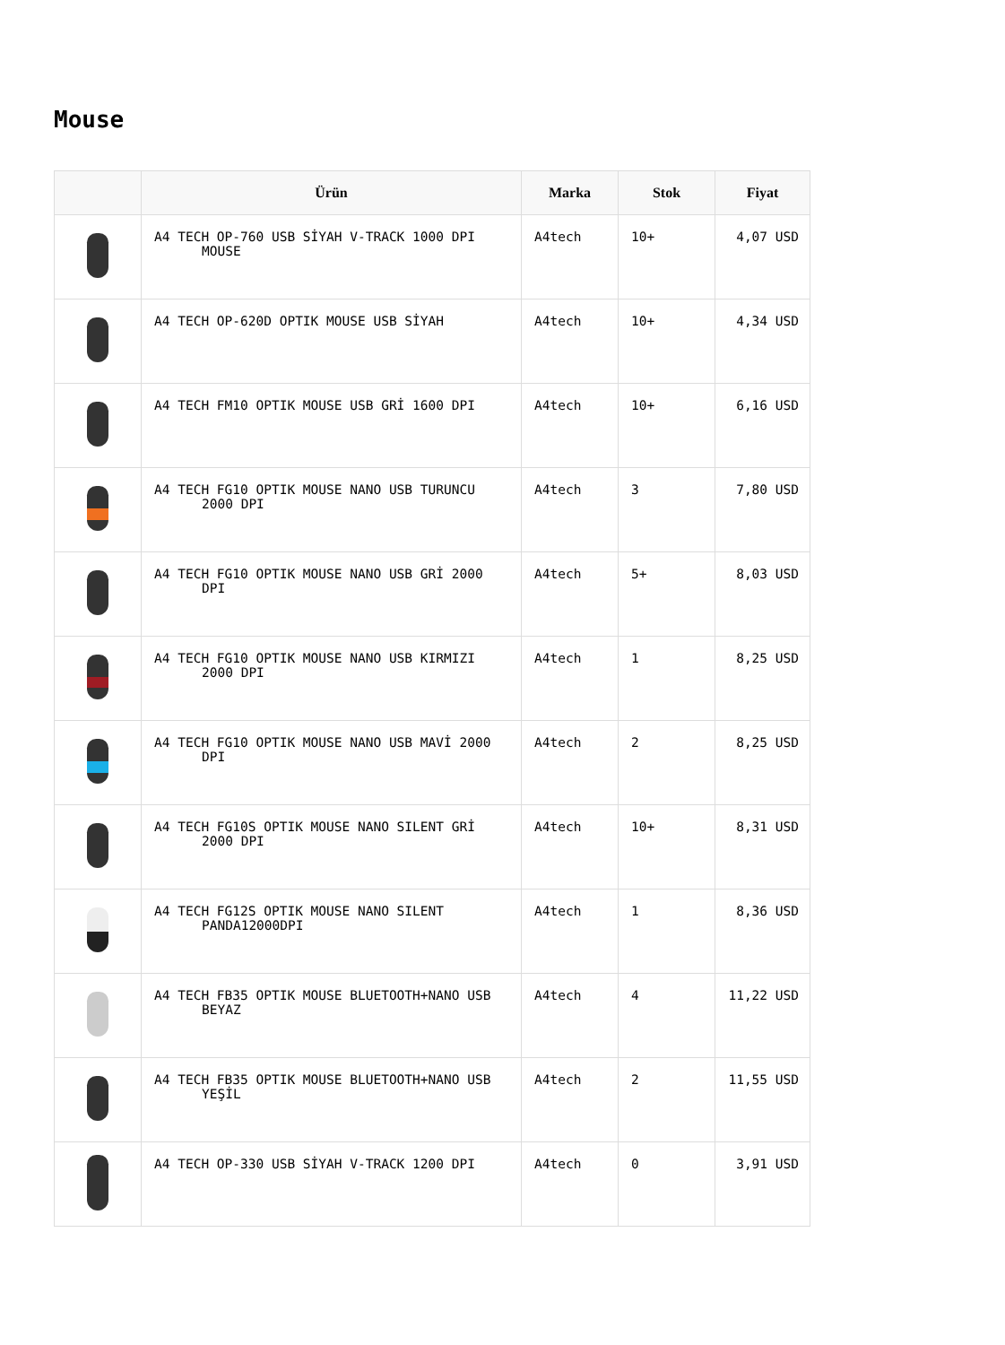Mouse
| | Ürün | Marka | Stok | Fiyat |
| --- | --- | --- | --- | --- |
| | A4 TECH OP-760 USB SİYAH V-TRACK 1000 DPI MOUSE | A4tech | 10+ | 4,07 USD |
| | A4 TECH OP-620D OPTIK MOUSE USB SİYAH | A4tech | 10+ | 4,34 USD |
| | A4 TECH FM10 OPTIK MOUSE USB GRİ 1600 DPI | A4tech | 10+ | 6,16 USD |
| | A4 TECH FG10 OPTIK MOUSE NANO USB TURUNCU 2000 DPI | A4tech | 3 | 7,80 USD |
| | A4 TECH FG10 OPTIK MOUSE NANO USB GRİ 2000 DPI | A4tech | 5+ | 8,03 USD |
| | A4 TECH FG10 OPTIK MOUSE NANO USB KIRMIZI 2000 DPI | A4tech | 1 | 8,25 USD |
| | A4 TECH FG10 OPTIK MOUSE NANO USB MAVİ 2000 DPI | A4tech | 2 | 8,25 USD |
| | A4 TECH FG10S OPTIK MOUSE NANO SILENT GRİ 2000 DPI | A4tech | 10+ | 8,31 USD |
| | A4 TECH FG12S OPTIK MOUSE NANO SILENT PANDA12000DPI | A4tech | 1 | 8,36 USD |
| | A4 TECH FB35 OPTIK MOUSE BLUETOOTH+NANO USB BEYAZ | A4tech | 4 | 11,22 USD |
| | A4 TECH FB35 OPTIK MOUSE BLUETOOTH+NANO USB YEŞİL | A4tech | 2 | 11,55 USD |
| | A4 TECH OP-330 USB SİYAH V-TRACK 1200 DPI | A4tech | 0 | 3,91 USD |